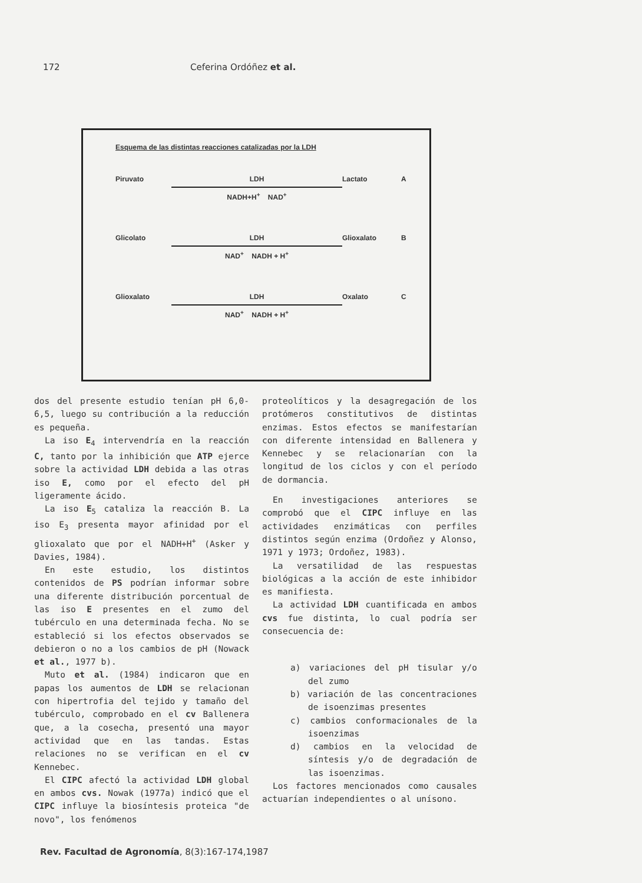172 Ceferina Ordóñez et al.
Esquema de las distintas reacciones catalizadas por la LDH
Piruvato
LDH
NADH+H<sup>+</sup> NAD<sup>+</sup>
Lactato A
Glicolato
LDH
NAD<sup>+</sup> NADH + H<sup>+</sup>
Glioxalato B
Glioxalato
LDH
NAD<sup>+</sup> NADH + H<sup>+</sup>
Oxalato C
dos del presente estudio tenían pH 6,0-6,5, luego su contribución a la reducción es pequeña.
La iso E<sub>4</sub> intervendría en la reacción C, tanto por la inhibición que ATP ejerce sobre la actividad LDH debida a las otras iso E, como por el efecto del pH ligeramente ácido.
La iso E<sub>5</sub> cataliza la reacción B. La iso E<sub>3</sub> presenta mayor afinidad por el glioxalato que por el NADH+H<sup>+</sup> (Asker y Davies, 1984).
En este estudio, los distintos contenidos de PS podrían informar sobre una diferente distribución porcentual de las iso E presentes en el zumo del tubérculo en una determinada fecha. No se estableció si los efectos observados se debieron o no a los cambios de pH (Nowack et al., 1977 b).
Muto et al. (1984) indicaron que en papas los aumentos de LDH se relacionan con hipertrofia del tejido y tamaño del tubérculo, comprobado en el cv Ballenera que, a la cosecha, presentó una mayor actividad que en las tandas. Estas relaciones no se verifican en el cv Kennebec.
El CIPC afectó la actividad LDH global en ambos cvs. Nowak (1977a) indicó que el CIPC influye la biosíntesis proteica "de novo", los fenómenos
proteolíticos y la desagregación de los protómeros constitutivos de distintas enzimas. Estos efectos se manifestarían con diferente intensidad en Ballenera y Kennebec y se relacionarían con la longitud de los ciclos y con el período de dormancia.
En investigaciones anteriores se comprobó que el CIPC influye en las actividades enzimáticas con perfiles distintos según enzima (Ordoñez y Alonso, 1971 y 1973; Ordoñez, 1983).
La versatilidad de las respuestas biológicas a la acción de este inhibidor es manifiesta.
La actividad LDH cuantificada en ambos cvs fue distinta, lo cual podría ser consecuencia de:
a) variaciones del pH tisular y/o del zumo
b) variación de las concentraciones de isoenzimas presentes
c) cambios conformacionales de la isoenzimas
d) cambios en la velocidad de síntesis y/o de degradación de las isoenzimas.
Los factores mencionados como causales actuarían independientes o al unísono.
Rev. Facultad de Agronomía, 8(3):167-174,1987